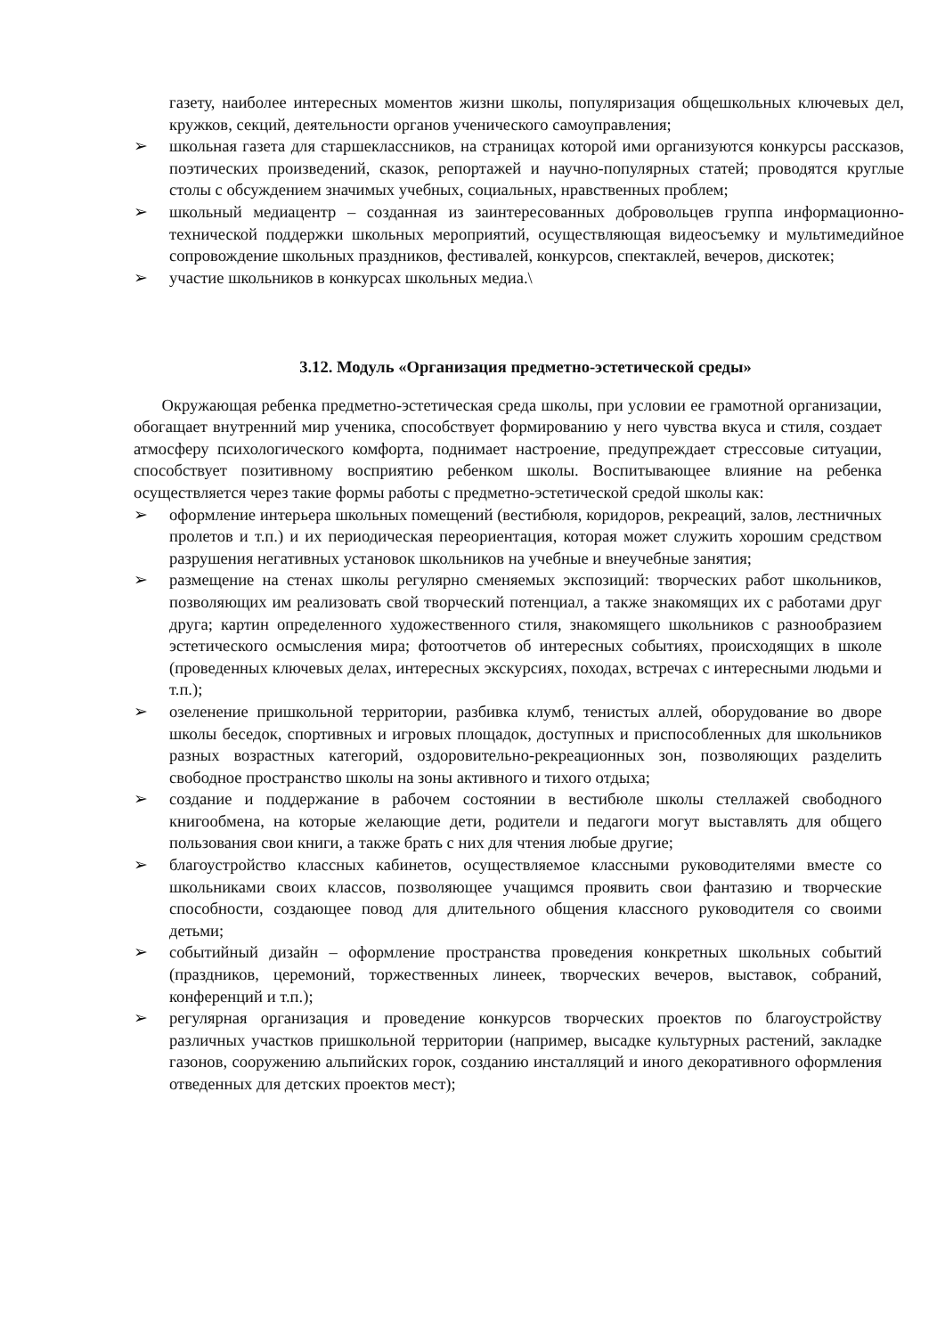газету, наиболее интересных моментов жизни школы, популяризация общешкольных ключевых дел, кружков, секций, деятельности органов ученического самоуправления;
➢ школьная газета для старшеклассников, на страницах которой ими организуются конкурсы рассказов, поэтических произведений, сказок, репортажей и научно-популярных статей; проводятся круглые столы с обсуждением значимых учебных, социальных, нравственных проблем;
➢ школьный медиацентр – созданная из заинтересованных добровольцев группа информационно-технической поддержки школьных мероприятий, осуществляющая видеосъемку и мультимедийное сопровождение школьных праздников, фестивалей, конкурсов, спектаклей, вечеров, дискотек;
➢ участие школьников в конкурсах школьных медиа.\
3.12. Модуль «Организация предметно-эстетической среды»
Окружающая ребенка предметно-эстетическая среда школы, при условии ее грамотной организации, обогащает внутренний мир ученика, способствует формированию у него чувства вкуса и стиля, создает атмосферу психологического комфорта, поднимает настроение, предупреждает стрессовые ситуации, способствует позитивному восприятию ребенком школы. Воспитывающее влияние на ребенка осуществляется через такие формы работы с предметно-эстетической средой школы как:
➢ оформление интерьера школьных помещений (вестибюля, коридоров, рекреаций, залов, лестничных пролетов и т.п.) и их периодическая переориентация, которая может служить хорошим средством разрушения негативных установок школьников на учебные и внеучебные занятия;
➢ размещение на стенах школы регулярно сменяемых экспозиций: творческих работ школьников, позволяющих им реализовать свой творческий потенциал, а также знакомящих их с работами друг друга; картин определенного художественного стиля, знакомящего школьников с разнообразием эстетического осмысления мира; фотоотчетов об интересных событиях, происходящих в школе (проведенных ключевых делах, интересных экскурсиях, походах, встречах с интересными людьми и т.п.);
➢ озеленение пришкольной территории, разбивка клумб, тенистых аллей, оборудование во дворе школы беседок, спортивных и игровых площадок, доступных и приспособленных для школьников разных возрастных категорий, оздоровительно-рекреационных зон, позволяющих разделить свободное пространство школы на зоны активного и тихого отдыха;
➢ создание и поддержание в рабочем состоянии в вестибюле школы стеллажей свободного книгообмена, на которые желающие дети, родители и педагоги могут выставлять для общего пользования свои книги, а также брать с них для чтения любые другие;
➢ благоустройство классных кабинетов, осуществляемое классными руководителями вместе со школьниками своих классов, позволяющее учащимся проявить свои фантазию и творческие способности, создающее повод для длительного общения классного руководителя со своими детьми;
➢ событийный дизайн – оформление пространства проведения конкретных школьных событий (праздников, церемоний, торжественных линеек, творческих вечеров, выставок, собраний, конференций и т.п.);
➢ регулярная организация и проведение конкурсов творческих проектов по благоустройству различных участков пришкольной территории (например, высадке культурных растений, закладке газонов, сооружению альпийских горок, созданию инсталляций и иного декоративного оформления отведенных для детских проектов мест);